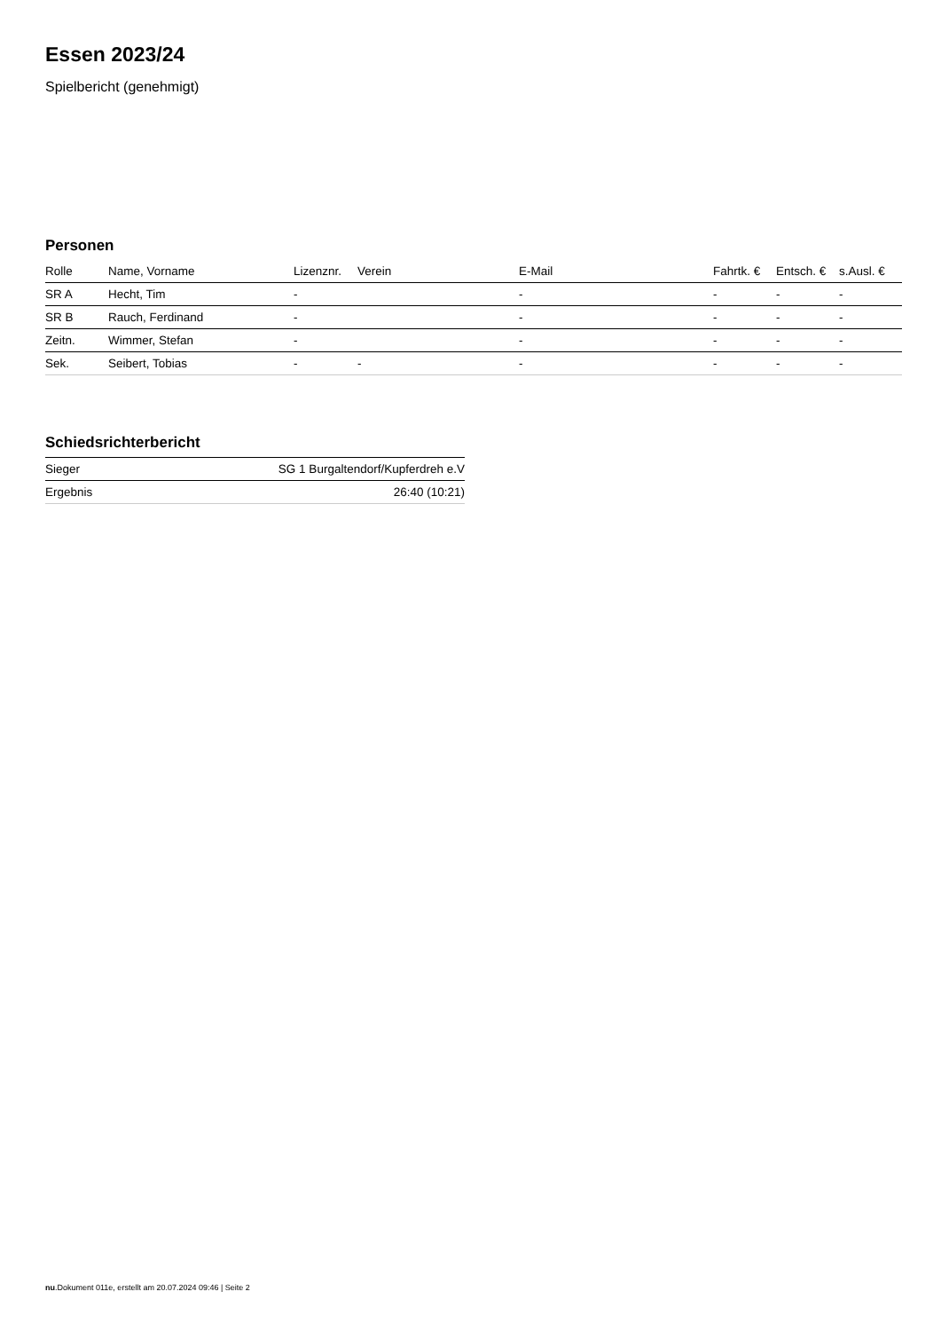Essen 2023/24
Spielbericht (genehmigt)
Personen
| Rolle | Name, Vorname | Lizenznr. | Verein | E-Mail | Fahrtk. € | Entsch. € | s.Ausl. € |
| --- | --- | --- | --- | --- | --- | --- | --- |
| SR A | Hecht, Tim | - | | - | - | - | - |
| SR B | Rauch, Ferdinand | - | | - | - | - | - |
| Zeitn. | Wimmer, Stefan | - | | - | - | - | - |
| Sek. | Seibert, Tobias | - | - | - | - | - | - |
Schiedsrichterbericht
| Sieger | SG 1 Burgaltendorf/Kupferdreh e.V |
| Ergebnis | 26:40 (10:21) |
nu.Dokument 011e, erstellt am 20.07.2024 09:46 | Seite 2